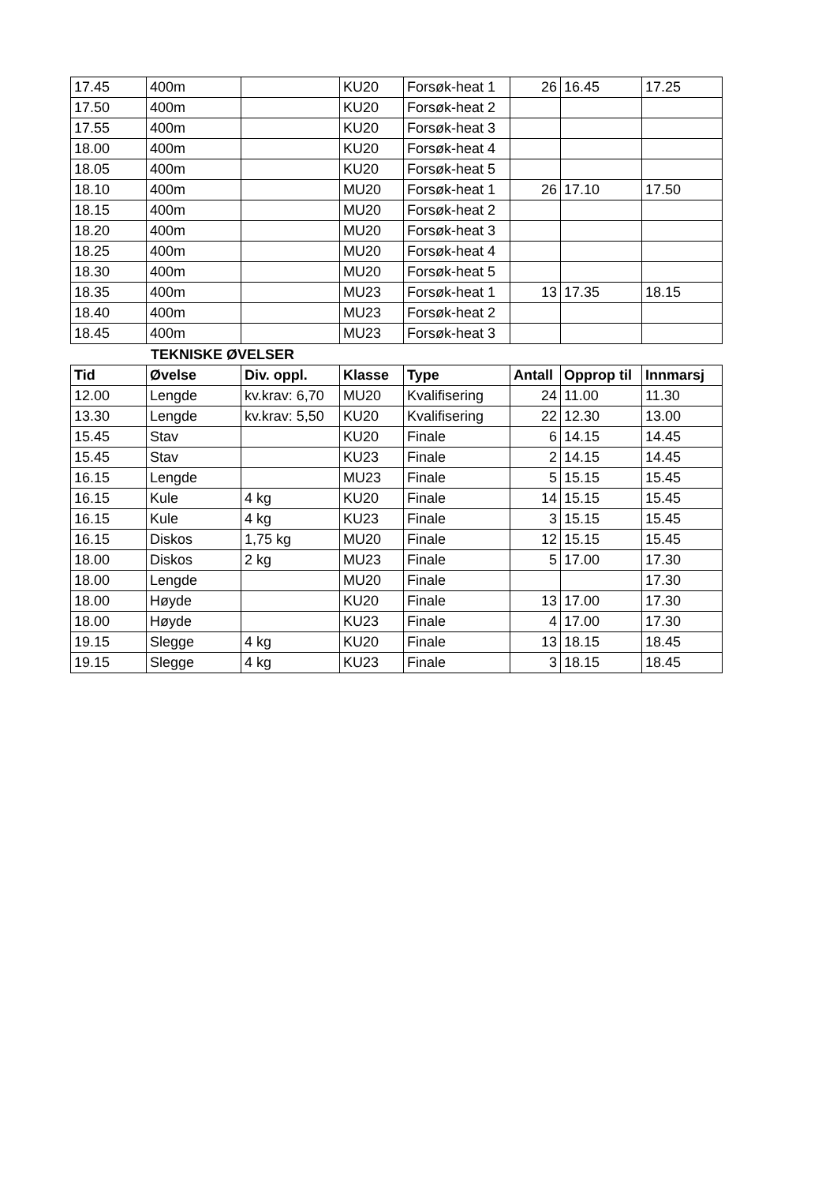| 17.45 | 400m | | KU20 | Forsøk-heat 1 | 26 | 16.45 | 17.25 |
| 17.50 | 400m | | KU20 | Forsøk-heat 2 | | | |
| 17.55 | 400m | | KU20 | Forsøk-heat 3 | | | |
| 18.00 | 400m | | KU20 | Forsøk-heat 4 | | | |
| 18.05 | 400m | | KU20 | Forsøk-heat 5 | | | |
| 18.10 | 400m | | MU20 | Forsøk-heat 1 | 26 | 17.10 | 17.50 |
| 18.15 | 400m | | MU20 | Forsøk-heat 2 | | | |
| 18.20 | 400m | | MU20 | Forsøk-heat 3 | | | |
| 18.25 | 400m | | MU20 | Forsøk-heat 4 | | | |
| 18.30 | 400m | | MU20 | Forsøk-heat 5 | | | |
| 18.35 | 400m | | MU23 | Forsøk-heat 1 | 13 | 17.35 | 18.15 |
| 18.40 | 400m | | MU23 | Forsøk-heat 2 | | | |
| 18.45 | 400m | | MU23 | Forsøk-heat 3 | | | |
TEKNISKE ØVELSER
| Tid | Øvelse | Div. oppl. | Klasse | Type | Antall | Opprop til | Innmarsj |
| --- | --- | --- | --- | --- | --- | --- | --- |
| 12.00 | Lengde | kv.krav: 6,70 | MU20 | Kvalifisering | 24 | 11.00 | 11.30 |
| 13.30 | Lengde | kv.krav: 5,50 | KU20 | Kvalifisering | 22 | 12.30 | 13.00 |
| 15.45 | Stav | | KU20 | Finale | 6 | 14.15 | 14.45 |
| 15.45 | Stav | | KU23 | Finale | 2 | 14.15 | 14.45 |
| 16.15 | Lengde | | MU23 | Finale | 5 | 15.15 | 15.45 |
| 16.15 | Kule | 4 kg | KU20 | Finale | 14 | 15.15 | 15.45 |
| 16.15 | Kule | 4 kg | KU23 | Finale | 3 | 15.15 | 15.45 |
| 16.15 | Diskos | 1,75 kg | MU20 | Finale | 12 | 15.15 | 15.45 |
| 18.00 | Diskos | 2 kg | MU23 | Finale | 5 | 17.00 | 17.30 |
| 18.00 | Lengde | | MU20 | Finale | | | 17.30 |
| 18.00 | Høyde | | KU20 | Finale | 13 | 17.00 | 17.30 |
| 18.00 | Høyde | | KU23 | Finale | 4 | 17.00 | 17.30 |
| 19.15 | Slegge | 4 kg | KU20 | Finale | 13 | 18.15 | 18.45 |
| 19.15 | Slegge | 4 kg | KU23 | Finale | 3 | 18.15 | 18.45 |